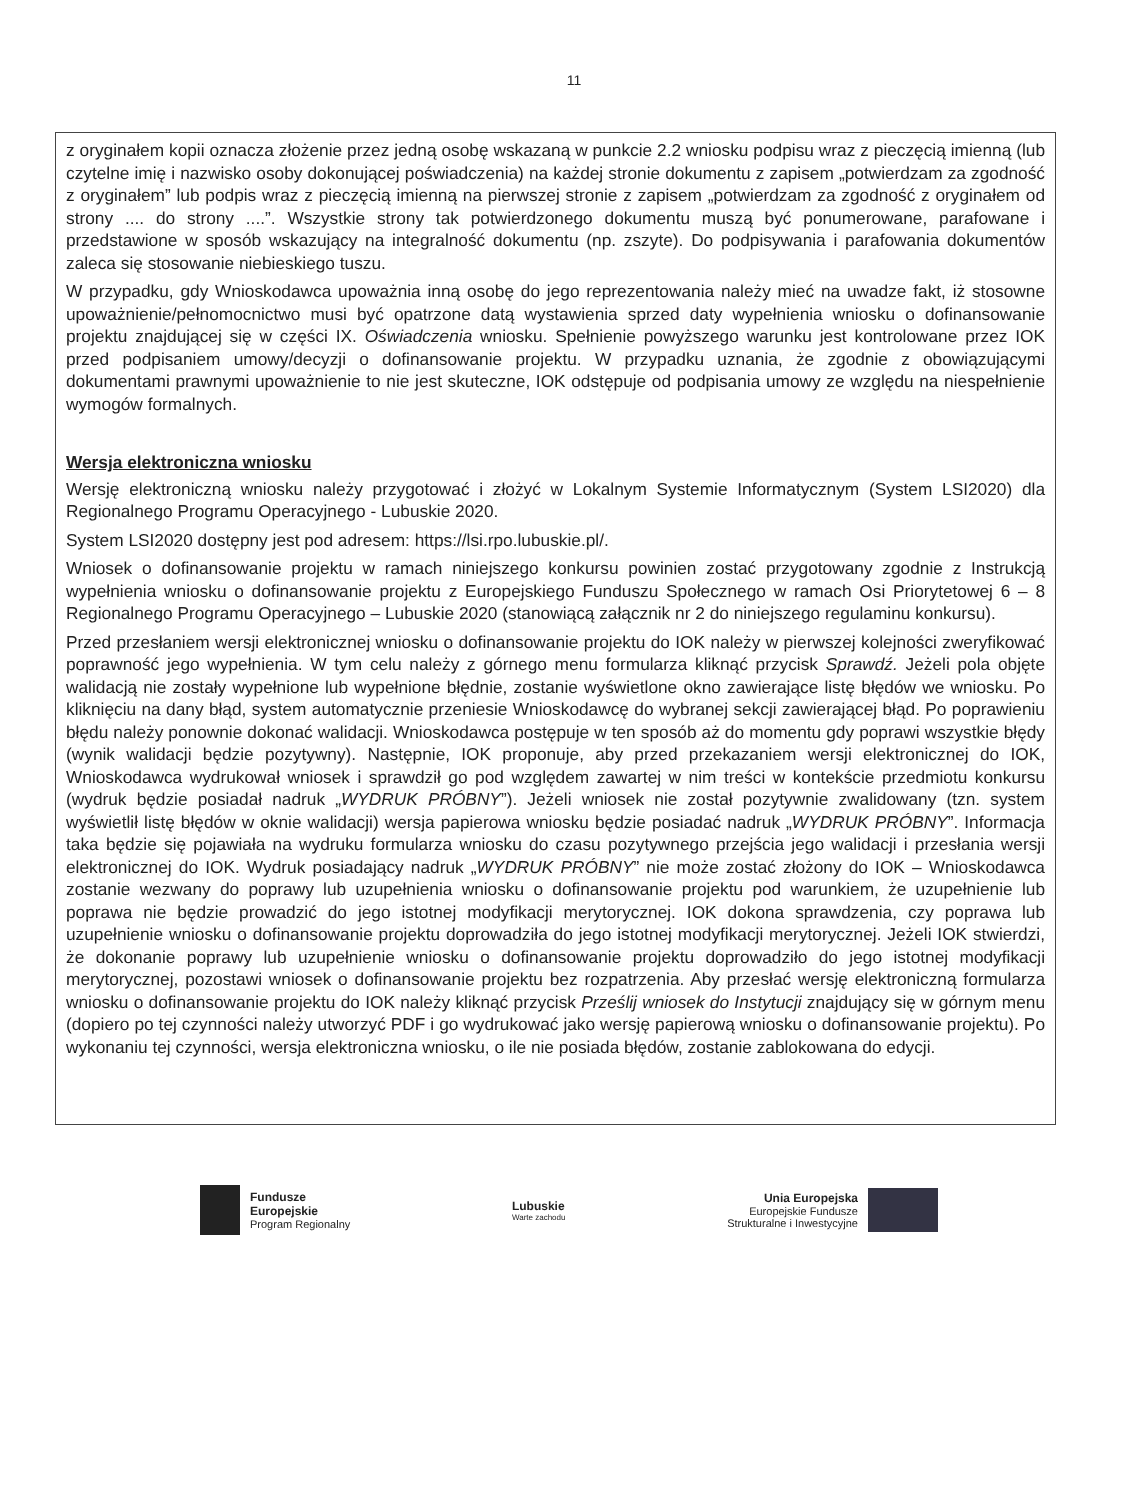11
z oryginałem kopii oznacza złożenie przez jedną osobę wskazaną w punkcie 2.2 wniosku podpisu wraz z pieczęcią imienną (lub czytelne imię i nazwisko osoby dokonującej poświadczenia) na każdej stronie dokumentu z zapisem „potwierdzam za zgodność z oryginałem” lub podpis wraz z pieczęcią imienną na pierwszej stronie z zapisem „potwierdzam za zgodność z oryginałem od strony .... do strony ....”. Wszystkie strony tak potwierdzonego dokumentu muszą być ponumerowane, parafowane i przedstawione w sposób wskazujący na integralność dokumentu (np. zszyte). Do podpisywania i parafowania dokumentów zaleca się stosowanie niebieskiego tuszu.
W przypadku, gdy Wnioskodawca upoważnia inną osobę do jego reprezentowania należy mieć na uwadze fakt, iż stosowne upoważnienie/pełnomocnictwo musi być opatrzone datą wystawienia sprzed daty wypełnienia wniosku o dofinansowanie projektu znajdującej się w części IX. Oświadczenia wniosku. Spełnienie powyższego warunku jest kontrolowane przez IOK przed podpisaniem umowy/decyzji o dofinansowanie projektu. W przypadku uznania, że zgodnie z obowiązującymi dokumentami prawnymi upoważnienie to nie jest skuteczne, IOK odstępuje od podpisania umowy ze względu na niespełnienie wymogów formalnych.
Wersja elektroniczna wniosku
Wersję elektroniczną wniosku należy przygotować i złożyć w Lokalnym Systemie Informatycznym (System LSI2020) dla Regionalnego Programu Operacyjnego - Lubuskie 2020.
System LSI2020 dostępny jest pod adresem: https://lsi.rpo.lubuskie.pl/.
Wniosek o dofinansowanie projektu w ramach niniejszego konkursu powinien zostać przygotowany zgodnie z Instrukcją wypełnienia wniosku o dofinansowanie projektu z Europejskiego Funduszu Społecznego w ramach Osi Priorytetowej 6 – 8 Regionalnego Programu Operacyjnego – Lubuskie 2020 (stanowiącą załącznik nr 2 do niniejszego regulaminu konkursu).
Przed przesłaniem wersji elektronicznej wniosku o dofinansowanie projektu do IOK należy w pierwszej kolejności zweryfikować poprawność jego wypełnienia. W tym celu należy z górnego menu formularza kliknąć przycisk Sprawdź. Jeżeli pola objęte walidacją nie zostały wypełnione lub wypełnione błędnie, zostanie wyświetlone okno zawierające listę błędów we wniosku. Po kliknięciu na dany błąd, system automatycznie przeniesie Wnioskodawcę do wybranej sekcji zawierającej błąd. Po poprawieniu błędu należy ponownie dokonać walidacji. Wnioskodawca postępuje w ten sposób aż do momentu gdy poprawi wszystkie błędy (wynik walidacji będzie pozytywny). Następnie, IOK proponuje, aby przed przekazaniem wersji elektronicznej do IOK, Wnioskodawca wydrukował wniosek i sprawdził go pod względem zawartej w nim treści w kontekście przedmiotu konkursu (wydruk będzie posiadał nadruk „WYDRUK PRÓBNY”). Jeżeli wniosek nie został pozytywnie zwalidowany (tzn. system wyświetlił listę błędów w oknie walidacji) wersja papierowa wniosku będzie posiadać nadruk „WYDRUK PRÓBNY”. Informacja taka będzie się pojawiała na wydruku formularza wniosku do czasu pozytywnego przejścia jego walidacji i przesłania wersji elektronicznej do IOK. Wydruk posiadający nadruk „WYDRUK PRÓBNY” nie może zostać złożony do IOK – Wnioskodawca zostanie wezwany do poprawy lub uzupełnienia wniosku o dofinansowanie projektu pod warunkiem, że uzupełnienie lub poprawa nie będzie prowadzić do jego istotnej modyfikacji merytorycznej. IOK dokona sprawdzenia, czy poprawa lub uzupełnienie wniosku o dofinansowanie projektu doprowadziła do jego istotnej modyfikacji merytorycznej. Jeżeli IOK stwierdzi, że dokonanie poprawy lub uzupełnienie wniosku o dofinansowanie projektu doprowadziło do jego istotnej modyfikacji merytorycznej, pozostawi wniosek o dofinansowanie projektu bez rozpatrzenia. Aby przesłać wersję elektroniczną formularza wniosku o dofinansowanie projektu do IOK należy kliknąć przycisk Prześlij wniosek do Instytucji znajdujący się w górnym menu (dopiero po tej czynności należy utworzyć PDF i go wydrukować jako wersję papierową wniosku o dofinansowanie projektu). Po wykonaniu tej czynności, wersja elektroniczna wniosku, o ile nie posiada błędów, zostanie zablokowana do edycji.
Fundusze
Europejskie
Program Regionalny
Lubuskie
Warte zachodu
Unia Europejska
Europejskie Fundusze
Strukturalne i Inwestycyjne